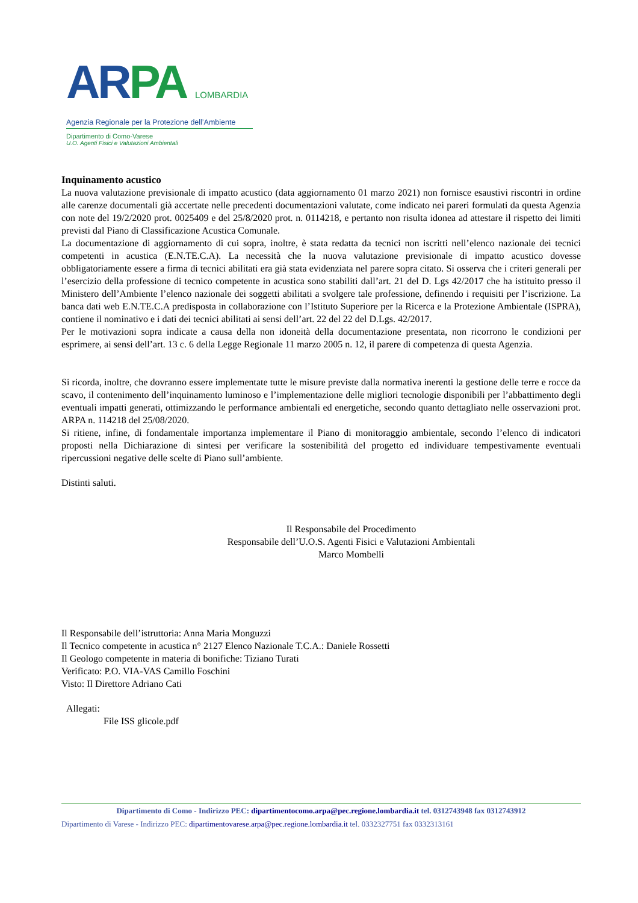AR PA LOMBARDIA
Agenzia Regionale per la Protezione dell’Ambiente
Dipartimento di Como-Varese
U.O. Agenti Fisici e Valutazioni Ambientali
Inquinamento acustico
La nuova valutazione previsionale di impatto acustico (data aggiornamento 01 marzo 2021) non fornisce esaustivi riscontri in ordine alle carenze documentali già accertate nelle precedenti documentazioni valutate, come indicato nei pareri formulati da questa Agenzia con note del 19/2/2020 prot. 0025409 e del 25/8/2020 prot. n. 0114218, e pertanto non risulta idonea ad attestare il rispetto dei limiti previsti dal Piano di Classificazione Acustica Comunale.
La documentazione di aggiornamento di cui sopra, inoltre, è stata redatta da tecnici non iscritti nell’elenco nazionale dei tecnici competenti in acustica (E.N.TE.C.A). La necessità che la nuova valutazione previsionale di impatto acustico dovesse obbligatoriamente essere a firma di tecnici abilitati era già stata evidenziata nel parere sopra citato. Si osserva che i criteri generali per l’esercizio della professione di tecnico competente in acustica sono stabiliti dall’art. 21 del D. Lgs 42/2017 che ha istituito presso il Ministero dell’Ambiente l’elenco nazionale dei soggetti abilitati a svolgere tale professione, definendo i requisiti per l’iscrizione. La banca dati web E.N.TE.C.A predisposta in collaborazione con l’Istituto Superiore per la Ricerca e la Protezione Ambientale (ISPRA), contiene il nominativo e i dati dei tecnici abilitati ai sensi dell’art. 22 del 22 del D.Lgs. 42/2017.
Per le motivazioni sopra indicate a causa della non idoneità della documentazione presentata, non ricorrono le condizioni per esprimere, ai sensi dell’art. 13 c. 6 della Legge Regionale 11 marzo 2005 n. 12, il parere di competenza di questa Agenzia.
Si ricorda, inoltre, che dovranno essere implementate tutte le misure previste dalla normativa inerenti la gestione delle terre e rocce da scavo, il contenimento dell’inquinamento luminoso e l’implementazione delle migliori tecnologie disponibili per l’abbattimento degli eventuali impatti generati, ottimizzando le performance ambientali ed energetiche, secondo quanto dettagliato nelle osservazioni prot. ARPA n. 114218 del 25/08/2020.
Si ritiene, infine, di fondamentale importanza implementare il Piano di monitoraggio ambientale, secondo l’elenco di indicatori proposti nella Dichiarazione di sintesi per verificare la sostenibilità del progetto ed individuare tempestivamente eventuali ripercussioni negative delle scelte di Piano sull’ambiente.
Distinti saluti.
Il Responsabile del Procedimento
Responsabile dell’U.O.S. Agenti Fisici e Valutazioni Ambientali
Marco Mombelli
Il Responsabile dell’istruttoria: Anna Maria Monguzzi
Il Tecnico competente in acustica n° 2127 Elenco Nazionale T.C.A.: Daniele Rossetti
Il Geologo competente in materia di bonifiche: Tiziano Turati
Verificato: P.O. VIA-VAS Camillo Foschini
Visto: Il Direttore Adriano Cati
Allegati:
File ISS glicole.pdf
Dipartimento di Como - Indirizzo PEC: dipartimentocomo.arpa@pec.regione.lombardia.it tel. 0312743948 fax 0312743912
Dipartimento di Varese - Indirizzo PEC: dipartimentovarese.arpa@pec.regione.lombardia.it tel. 0332327751 fax 0332313161